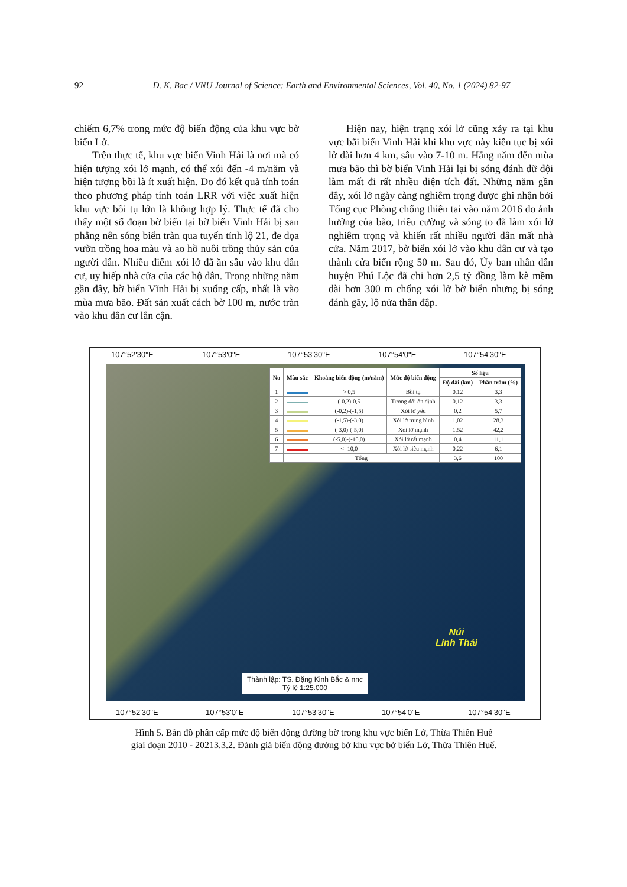92 D. K. Bac / VNU Journal of Science: Earth and Environmental Sciences, Vol. 40, No. 1 (2024) 82-97
chiếm 6,7% trong mức độ biến động của khu vực bờ biển Lở.
Trên thực tế, khu vực biển Vinh Hải là nơi mà có hiện tượng xói lở mạnh, có thể xói đến -4 m/năm và hiện tượng bồi là ít xuất hiện. Do đó kết quả tính toán theo phương pháp tính toán LRR với việc xuất hiện khu vực bồi tụ lớn là không hợp lý. Thực tế đã cho thấy một số đoạn bờ biển tại bờ biển Vinh Hải bị san phẳng nên sóng biển tràn qua tuyến tỉnh lộ 21, đe dọa vườn trồng hoa màu và ao hồ nuôi trồng thủy sản của người dân. Nhiều điểm xói lở đã ăn sâu vào khu dân cư, uy hiếp nhà cửa của các hộ dân. Trong những năm gần đây, bờ biển Vĩnh Hải bị xuống cấp, nhất là vào mùa mưa bão. Đất sản xuất cách bờ 100 m, nước tràn vào khu dân cư lân cận.
Hiện nay, hiện trạng xói lở cũng xảy ra tại khu vực bãi biển Vinh Hải khi khu vực này kiên tục bị xói lở dài hơn 4 km, sâu vào 7-10 m. Hằng năm đến mùa mưa bão thì bờ biển Vinh Hải lại bị sóng đánh dữ dội làm mất đi rất nhiều diện tích đất. Những năm gần đây, xói lở ngày càng nghiêm trọng được ghi nhận bởi Tổng cục Phòng chống thiên tai vào năm 2016 do ảnh hưởng của bão, triều cường và sóng to đã làm xói lở nghiêm trọng và khiến rất nhiều người dân mất nhà cửa. Năm 2017, bờ biển xói lở vào khu dân cư và tạo thành cửa biển rộng 50 m. Sau đó, Ủy ban nhân dân huyện Phú Lộc đã chi hơn 2,5 tỷ đồng làm kè mềm dài hơn 300 m chống xói lở bờ biển nhưng bị sóng đánh gãy, lộ nửa thân đập.
107°52'30"E 107°53'0"E 107°53'30"E 107°54'0"E 107°54'30"E
| No | Màu sắc | Khoảng biến động (m/năm) | Mức độ biến động | Số liệu | |
| --- | --- | --- | --- | --- | --- |
| | | | | Độ dài (km) | Phần trăm (%) |
| 1 | | > 0,5 | Bồi tụ | 0,12 | 3,3 |
| 2 | | (-0,2)-0,5 | Tương đối ổn định | 0,12 | 3,3 |
| 3 | | (-0,2)-(-1,5) | Xói lở yếu | 0,2 | 5,7 |
| 4 | | (-1,5)-(-3,0) | Xói lở trung bình | 1,02 | 28,3 |
| 5 | | (-3,0)-(-5,0) | Xói lở mạnh | 1,52 | 42,2 |
| 6 | | (-5,0)-(-10,0) | Xói lở rất mạnh | 0,4 | 11,1 |
| 7 | | < -10,0 | Xói lở siêu mạnh | 0,22 | 6,1 |
| | Tổng | | | 3,6 | 100 |
Núi
Linh Thái
Thành lập: TS. Đặng Kinh Bắc & nnc
Tỷ lệ 1:25.000
107°52'30"E 107°53'0"E 107°53'30"E 107°54'0"E 107°54'30"E
Hình 5. Bản đồ phân cấp mức độ biến động đường bờ trong khu vực biển Lở, Thừa Thiên Huế
giai đoạn 2010 - 20213.3.2. Đánh giá biến động đường bờ khu vực bờ biển Lở, Thừa Thiên Huế.